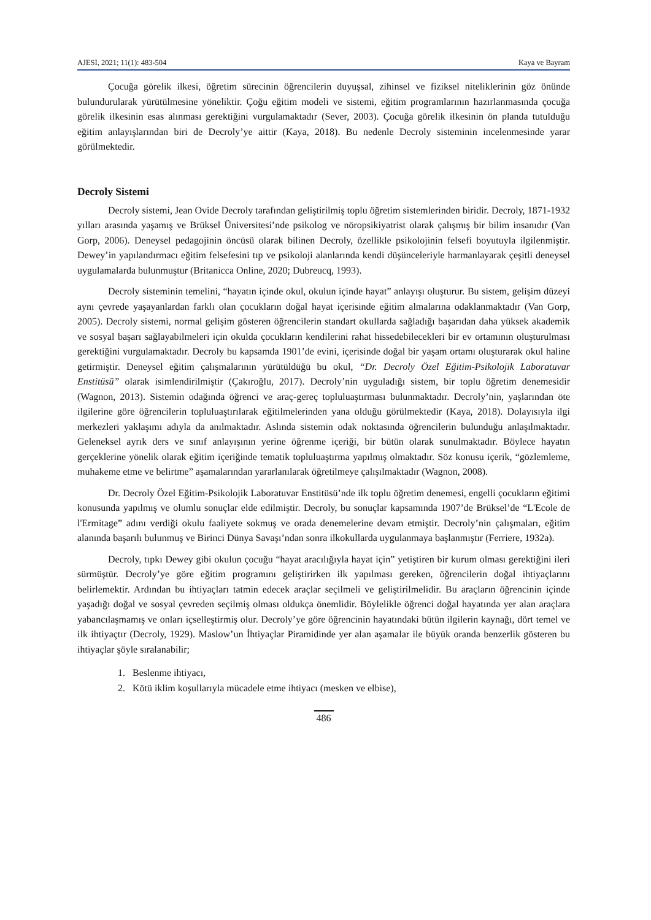AJESI, 2021; 11(1): 483-504 Kaya ve Bayram
Çocuğa görelik ilkesi, öğretim sürecinin öğrencilerin duyuşsal, zihinsel ve fiziksel niteliklerinin göz önünde bulundurularak yürütülmesine yöneliktir. Çoğu eğitim modeli ve sistemi, eğitim programlarının hazırlanmasında çocuğa görelik ilkesinin esas alınması gerektiğini vurgulamaktadır (Sever, 2003). Çocuğa görelik ilkesinin ön planda tutulduğu eğitim anlayışlarından biri de Decroly’ye aittir (Kaya, 2018). Bu nedenle Decroly sisteminin incelenmesinde yarar görülmektedir.
Decroly Sistemi
Decroly sistemi, Jean Ovide Decroly tarafından geliştirilmiş toplu öğretim sistemlerinden biridir. Decroly, 1871-1932 yılları arasında yaşamış ve Brüksel Üniversitesi’nde psikolog ve nöropsikiyatrist olarak çalışmış bir bilim insanıdır (Van Gorp, 2006). Deneysel pedagojinin öncüsü olarak bilinen Decroly, özellikle psikolojinin felsefi boyutuyla ilgilenmiştir. Dewey’in yapılandırmacı eğitim felsefesini tıp ve psikoloji alanlarında kendi düşünceleriyle harmanlayarak çeşitli deneysel uygulamalarda bulunmuştur (Britanicca Online, 2020; Dubreucq, 1993).
Decroly sisteminin temelini, “hayatın içinde okul, okulun içinde hayat” anlayışı oluşturur. Bu sistem, gelişim düzeyi aynı çevrede yaşayanlardan farklı olan çocukların doğal hayat içerisinde eğitim almalarına odaklanmaktadır (Van Gorp, 2005). Decroly sistemi, normal gelişim gösteren öğrencilerin standart okullarda sağladığı başarıdan daha yüksek akademik ve sosyal başarı sağlayabilmeleri için okulda çocukların kendilerini rahat hissedebilecekleri bir ev ortamının oluşturulması gerektiğini vurgulamaktadır. Decroly bu kapsamda 1901’de evini, içerisinde doğal bir yaşam ortamı oluşturarak okul haline getirmiştir. Deneysel eğitim çalışmalarının yürütüldüğü bu okul, “Dr. Decroly Özel Eğitim-Psikolojik Laboratuvar Enstitüsü” olarak isimlendirilmiştir (Çakıroğlu, 2017). Decroly’nin uyguladığı sistem, bir toplu öğretim denemesidir (Wagnon, 2013). Sistemin odağında öğrenci ve araç-gereç topluluaştırması bulunmaktadır. Decroly’nin, yaşlarından öte ilgilerine göre öğrencilerin topluluaştırılarak eğitilmelerinden yana olduğu görülmektedir (Kaya, 2018). Dolayısıyla ilgi merkezleri yaklaşımı adıyla da anılmaktadır. Aslında sistemin odak noktasında öğrencilerin bulunduğu anlaşılmaktadır. Geleneksel ayrık ders ve sınıf anlayışının yerine öğrenme içeriği, bir bütün olarak sunulmaktadır. Böylece hayatın gerçeklerine yönelik olarak eğitim içeriğinde tematik topluluaştırma yapılmış olmaktadır. Söz konusu içerik, “gözlemleme, muhakeme etme ve belirtme” aşamalarından yararlanılarak öğretilmeye çalışılmaktadır (Wagnon, 2008).
Dr. Decroly Özel Eğitim-Psikolojik Laboratuvar Enstitüsü’nde ilk toplu öğretim denemesi, engelli çocukların eğitimi konusunda yapılmış ve olumlu sonuçlar elde edilmiştir. Decroly, bu sonuçlar kapsamında 1907’de Brüksel’de “L'Ecole de l'Ermitage” adını verdiği okulu faaliyete sokmuş ve orada denemelerine devam etmiştir. Decroly’nin çalışmaları, eğitim alanında başarılı bulunmuş ve Birinci Dünya Savaşı’ndan sonra ilkokullarda uygulanmaya başlanmıştır (Ferriere, 1932a).
Decroly, tıpkı Dewey gibi okulun çocuğu “hayat aracılığıyla hayat için” yetiştiren bir kurum olması gerektiğini ileri sürmüştür. Decroly’ye göre eğitim programını geliştirirken ilk yapılması gereken, öğrencilerin doğal ihtiyaçlarını belirlemektir. Ardından bu ihtiyaçları tatmin edecek araçlar seçilmeli ve geliştirilmelidir. Bu araçların öğrencinin içinde yaşadığı doğal ve sosyal çevreden seçilmiş olması oldukça önemlidir. Böylelikle öğrenci doğal hayatında yer alan araçlara yabancılaşmamış ve onları içselleştirmiş olur. Decroly’ye göre öğrencinin hayatındaki bütün ilgilerin kaynağı, dört temel ve ilk ihtiyaçtır (Decroly, 1929). Maslow’un İhtiyaçlar Piramidinde yer alan aşamalar ile büyük oranda benzerlik gösteren bu ihtiyaçlar şöyle sıralanabilir;
1. Beslenme ihtiyacı,
2. Kötü iklim koşullarıyla mücadele etme ihtiyacı (mesken ve elbise),
486